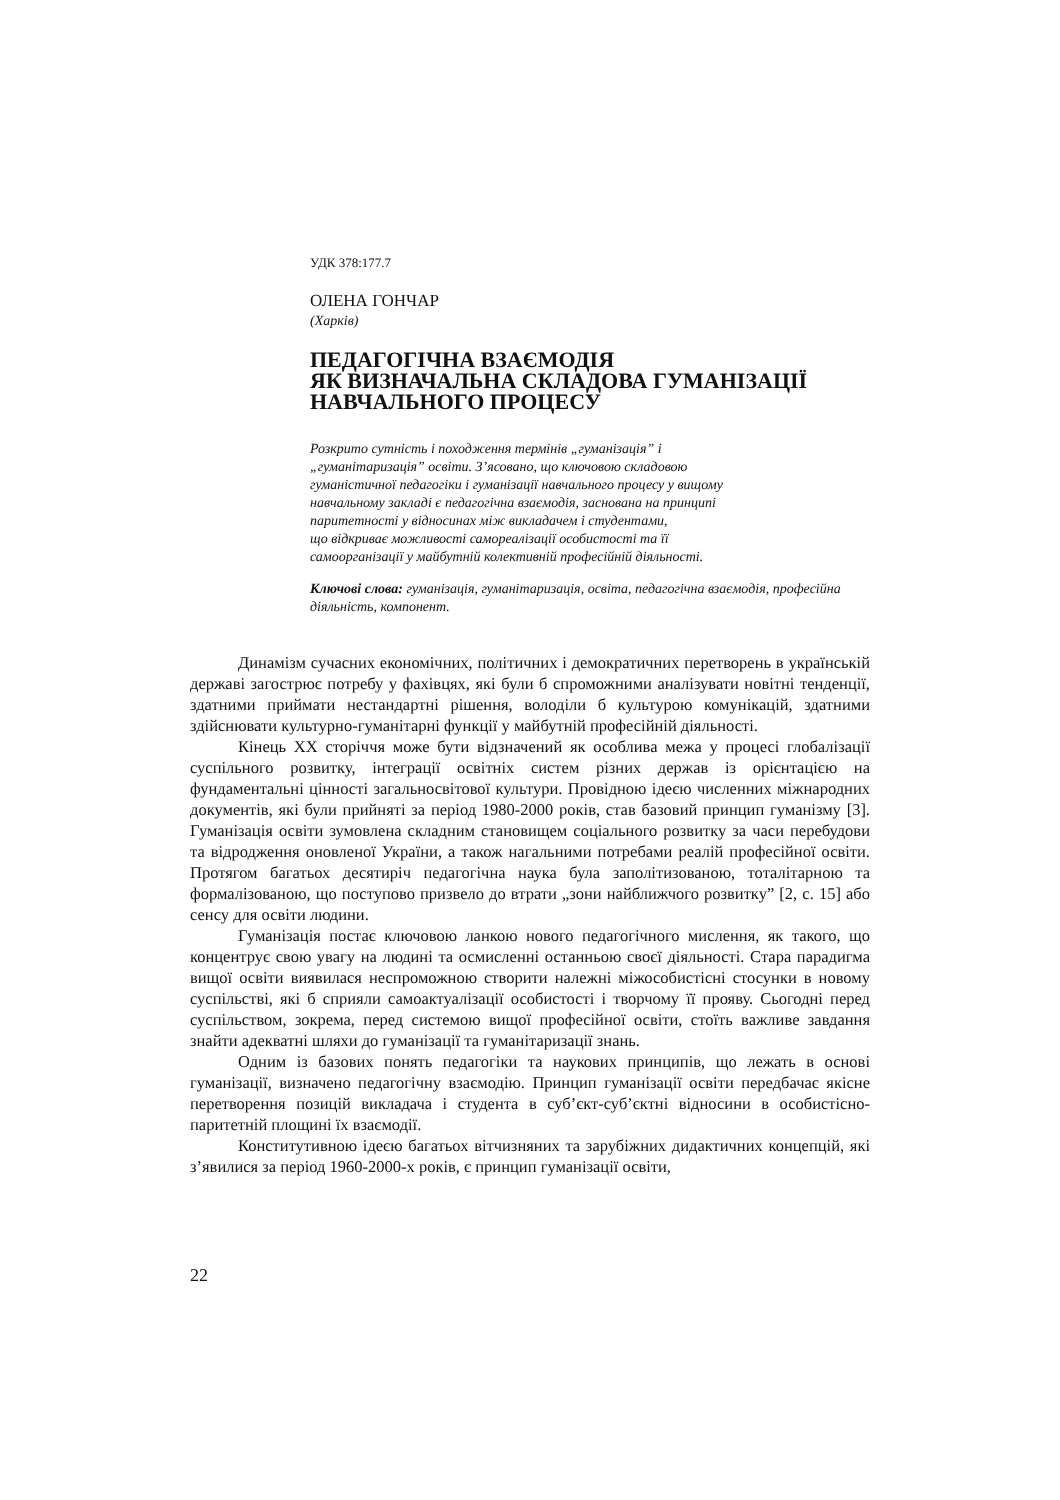УДК 378:177.7
ОЛЕНА ГОНЧАР
(Харків)
ПЕДАГОГІЧНА ВЗАЄМОДІЯ
ЯК ВИЗНАЧАЛЬНА СКЛАДОВА ГУМАНІЗАЦІЇ
НАВЧАЛЬНОГО ПРОЦЕСУ
Розкрито сутність і походження термінів „гуманізація” і
„гуманітаризація” освіти. З’ясовано, що ключовою складовою
гуманістичної педагогіки і гуманізації навчального процесу у вищому
навчальному закладі є педагогічна взаємодія, заснована на принципі
паритетності у відносинах між викладачем і студентами,
що відкриває можливості самореалізації особистості та її
самоорганізації у майбутній колективній професійній діяльності.
Ключові слова: гуманізація, гуманітаризація, освіта, педагогічна взаємодія, професійна діяльність, компонент.
Динамізм сучасних економічних, політичних і демократичних перетворень в українській державі загострює потребу у фахівцях, які були б спроможними аналізувати новітні тенденції, здатними приймати нестандартні рішення, володіли б культурою комунікацій, здатними здійснювати культурно-гуманітарні функції у майбутній професійній діяльності.
Кінець ХХ сторіччя може бути відзначений як особлива межа у процесі глобалізації суспільного розвитку, інтеграції освітніх систем різних держав із орієнтацією на фундаментальні цінності загальносвітової культури. Провідною ідеєю численних міжнародних документів, які були прийняті за період 1980-2000 років, став базовий принцип гуманізму [3]. Гуманізація освіти зумовлена складним становищем соціального розвитку за часи перебудови та відродження оновленої України, а також нагальними потребами реалій професійної освіти. Протягом багатьох десятиріч педагогічна наука була заполітизованою, тоталітарною та формалізованою, що поступово призвело до втрати „зони найближчого розвитку” [2, с. 15] або сенсу для освіти людини.
Гуманізація постає ключовою ланкою нового педагогічного мислення, як такого, що концентрує свою увагу на людині та осмисленні останньою своєї діяльності. Стара парадигма вищої освіти виявилася неспроможною створити належні міжособистісні стосунки в новому суспільстві, які б сприяли самоактуалізації особистості і творчому її прояву. Сьогодні перед суспільством, зокрема, перед системою вищої професійної освіти, стоїть важливе завдання знайти адекватні шляхи до гуманізації та гуманітаризації знань.
Одним із базових понять педагогіки та наукових принципів, що лежать в основі гуманізації, визначено педагогічну взаємодію. Принцип гуманізації освіти передбачає якісне перетворення позицій викладача і студента в суб’єкт-суб’єктні відносини в особистісно-паритетній площині їх взаємодії.
Конститутивною ідеєю багатьох вітчизняних та зарубіжних дидактичних концепцій, які з’явилися за період 1960-2000-х років, є принцип гуманізації освіти,
22